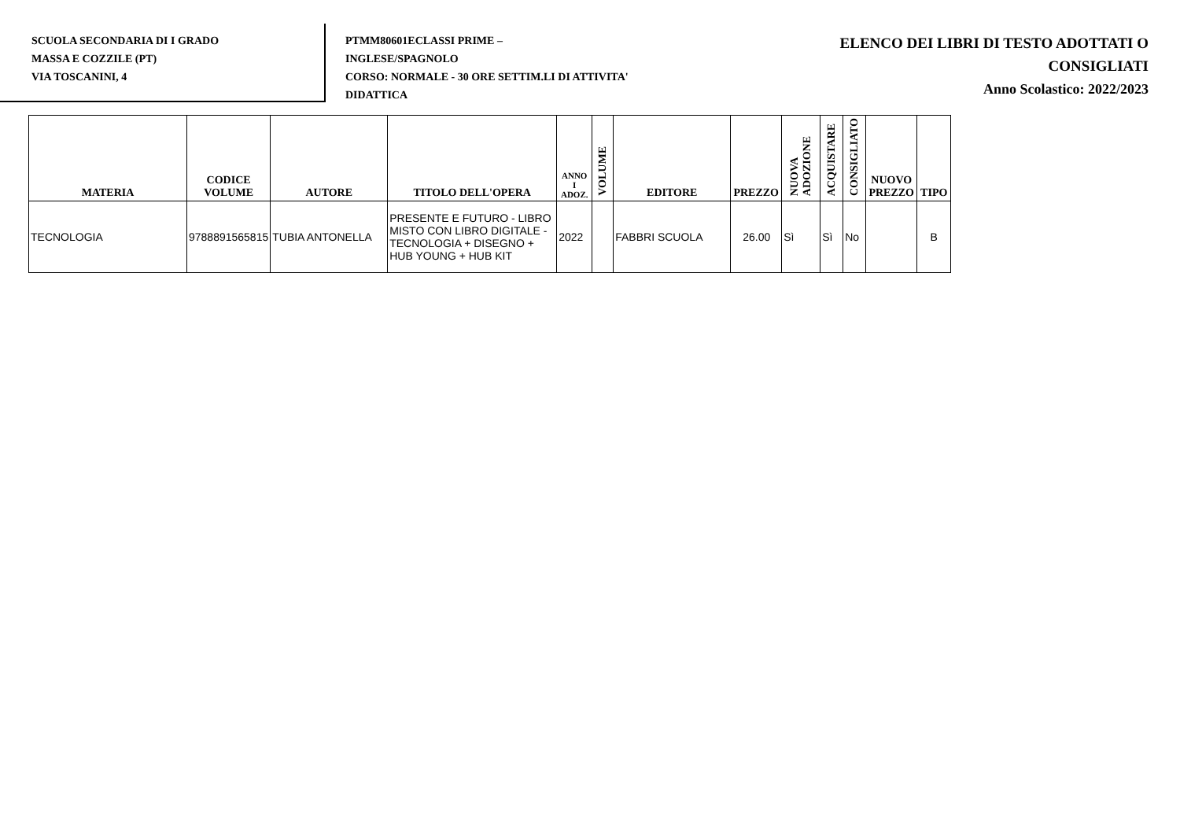SCUOLA SECONDARIA DI I GRADO
MASSA E COZZILE (PT)
VIA TOSCANINI, 4
PTMM80601ECLASSI PRIME –
INGLESE/SPAGNOLO
CORSO: NORMALE - 30 ORE SETTIM.LI DI ATTIVITA'
DIDATTICA
ELENCO DEI LIBRI DI TESTO ADOTTATI O
CONSIGLIATI
Anno Scolastico: 2022/2023
| MATERIA | CODICE VOLUME | AUTORE | TITOLO DELL'OPERA | ANNO I ADOZ. | VOLUME | EDITORE | PREZZO | NUOVA ADOZIONE | ACQUISTARE | CONSIGLIATO | NUOVO PREZZO | TIPO |
| --- | --- | --- | --- | --- | --- | --- | --- | --- | --- | --- | --- | --- |
| TECNOLOGIA | 9788891565815 | TUBIA ANTONELLA | PRESENTE E FUTURO - LIBRO MISTO CON LIBRO DIGITALE - TECNOLOGIA + DISEGNO + HUB YOUNG + HUB KIT | 2022 | | FABBRI SCUOLA | 26.00 | Sì | Sì | No | | B |